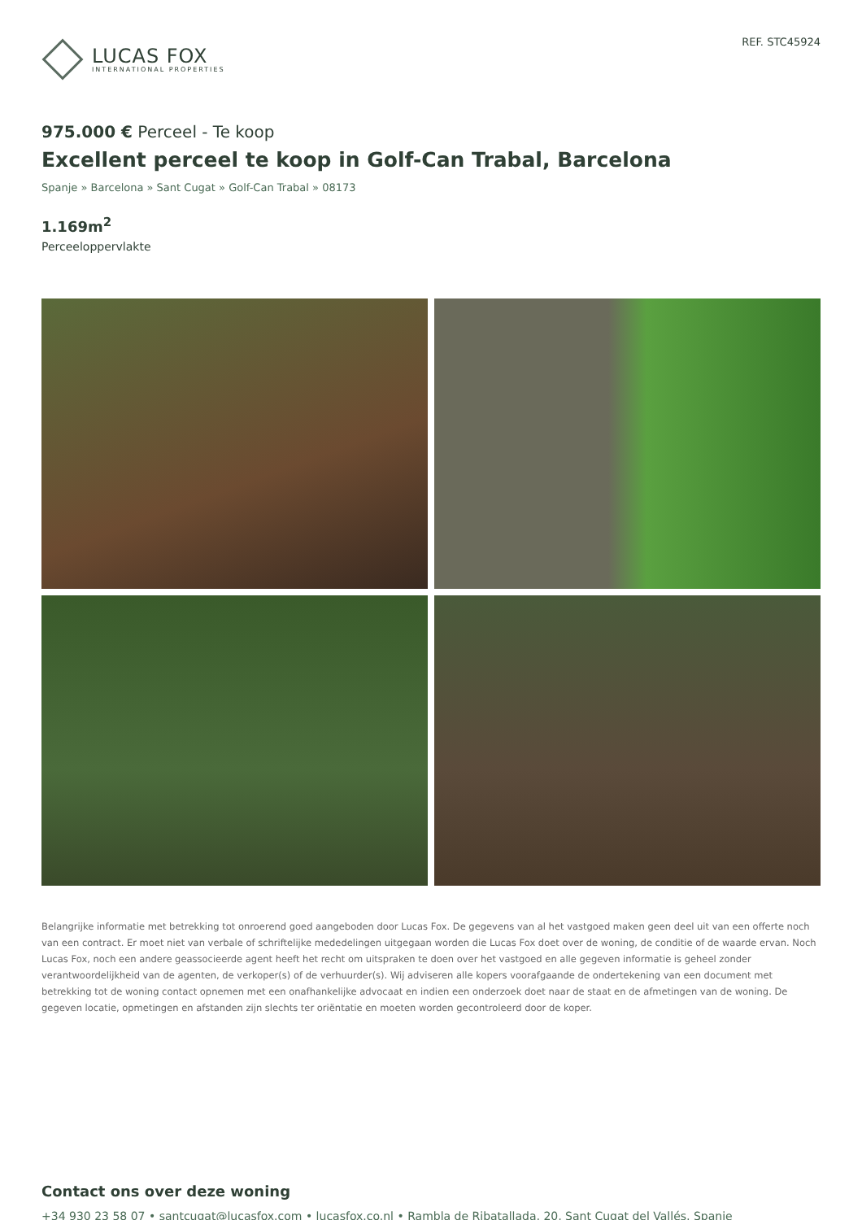LUCAS FOX
INTERNATIONAL PROPERTIES
REF. STC45924
975.000 € Perceel - Te koop
Excellent perceel te koop in Golf-Can Trabal, Barcelona
Spanje » Barcelona » Sant Cugat » Golf-Can Trabal » 08173
1.169m<sup>2</sup>
Perceeloppervlakte
Belangrijke informatie met betrekking tot onroerend goed aangeboden door Lucas Fox. De gegevens van al het vastgoed maken geen deel uit van een offerte noch van een contract. Er moet niet van verbale of schriftelijke mededelingen uitgegaan worden die Lucas Fox doet over de woning, de conditie of de waarde ervan. Noch Lucas Fox, noch een andere geassocieerde agent heeft het recht om uitspraken te doen over het vastgoed en alle gegeven informatie is geheel zonder verantwoordelijkheid van de agenten, de verkoper(s) of de verhuurder(s). Wij adviseren alle kopers voorafgaande de ondertekening van een document met betrekking tot de woning contact opnemen met een onafhankelijke advocaat en indien een onderzoek doet naar de staat en de afmetingen van de woning. De gegeven locatie, opmetingen en afstanden zijn slechts ter oriëntatie en moeten worden gecontroleerd door de koper.
Contact ons over deze woning
+34 930 23 58 07 • santcugat@lucasfox.com • lucasfox.co.nl • Rambla de Ribatallada, 20, Sant Cugat del Vallés, Spanje